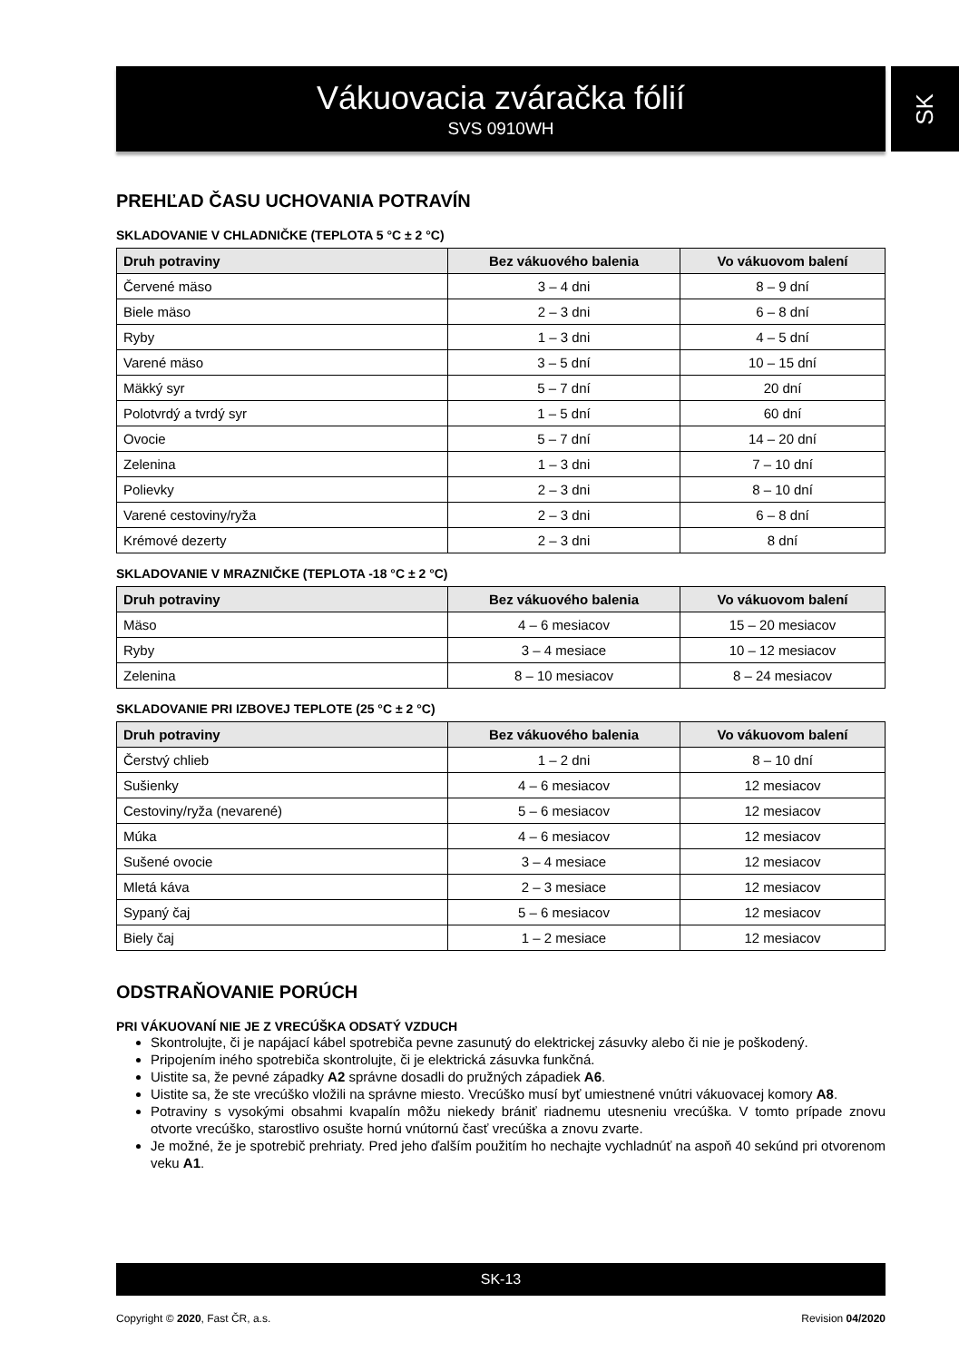Vákuovacia zváračka fólií
SVS 0910WH
SK
PREHĽAD ČASU UCHOVANIA POTRAVÍN
SKLADOVANIE V CHLADNIČKE (TEPLOTA 5 °C ± 2 °C)
| Druh potraviny | Bez vákuového balenia | Vo vákuovom balení |
| --- | --- | --- |
| Červené mäso | 3 – 4 dni | 8 – 9 dní |
| Biele mäso | 2 – 3 dni | 6 – 8 dní |
| Ryby | 1 – 3 dni | 4 – 5 dní |
| Varené mäso | 3 – 5 dní | 10 – 15 dní |
| Mäkký syr | 5 – 7 dní | 20 dní |
| Polotvrdý a tvrdý syr | 1 – 5 dní | 60 dní |
| Ovocie | 5 – 7 dní | 14 – 20 dní |
| Zelenina | 1 – 3 dni | 7 – 10 dní |
| Polievky | 2 – 3 dni | 8 – 10 dní |
| Varené cestoviny/ryža | 2 – 3 dni | 6 – 8 dní |
| Krémové dezerty | 2 – 3 dni | 8 dní |
SKLADOVANIE V MRAZNIČKE (TEPLOTA -18 °C ± 2 °C)
| Druh potraviny | Bez vákuového balenia | Vo vákuovom balení |
| --- | --- | --- |
| Mäso | 4 – 6 mesiacov | 15 – 20 mesiacov |
| Ryby | 3 – 4 mesiace | 10 – 12 mesiacov |
| Zelenina | 8 – 10 mesiacov | 8 – 24 mesiacov |
SKLADOVANIE PRI IZBOVEJ TEPLOTE (25 °C ± 2 °C)
| Druh potraviny | Bez vákuového balenia | Vo vákuovom balení |
| --- | --- | --- |
| Čerstvý chlieb | 1 – 2 dni | 8 – 10 dní |
| Sušienky | 4 – 6 mesiacov | 12 mesiacov |
| Cestoviny/ryža (nevarené) | 5 – 6 mesiacov | 12 mesiacov |
| Múka | 4 – 6 mesiacov | 12 mesiacov |
| Sušené ovocie | 3 – 4 mesiace | 12 mesiacov |
| Mletá káva | 2 – 3 mesiace | 12 mesiacov |
| Sypaný čaj | 5 – 6 mesiacov | 12 mesiacov |
| Biely čaj | 1 – 2 mesiace | 12 mesiacov |
ODSTRAŇOVANIE PORÚCH
PRI VÁKUOVANÍ NIE JE Z VRECÚŠKA ODSATÝ VZDUCH
Skontrolujte, či je napájací kábel spotrebiča pevne zasunutý do elektrickej zásuvky alebo či nie je poškodený.
Pripojením iného spotrebiča skontrolujte, či je elektrická zásuvka funkčná.
Uistite sa, že pevné západky A2 správne dosadli do pružných západiek A6.
Uistite sa, že ste vrecúško vložili na správne miesto. Vrecúško musí byť umiestnené vnútri vákuovacej komory A8.
Potraviny s vysokými obsahmi kvapalín môžu niekedy brániť riadnemu utesneniu vrecúška. V tomto prípade znovu otvorte vrecúško, starostlivo osušte hornú vnútornú časť vrecúška a znovu zvarte.
Je možné, že je spotrebič prehriaty. Pred jeho ďalším použitím ho nechajte vychladnúť na aspoň 40 sekúnd pri otvorenom veku A1.
SK-13
Copyright © 2020, Fast ČR, a.s. Revision 04/2020